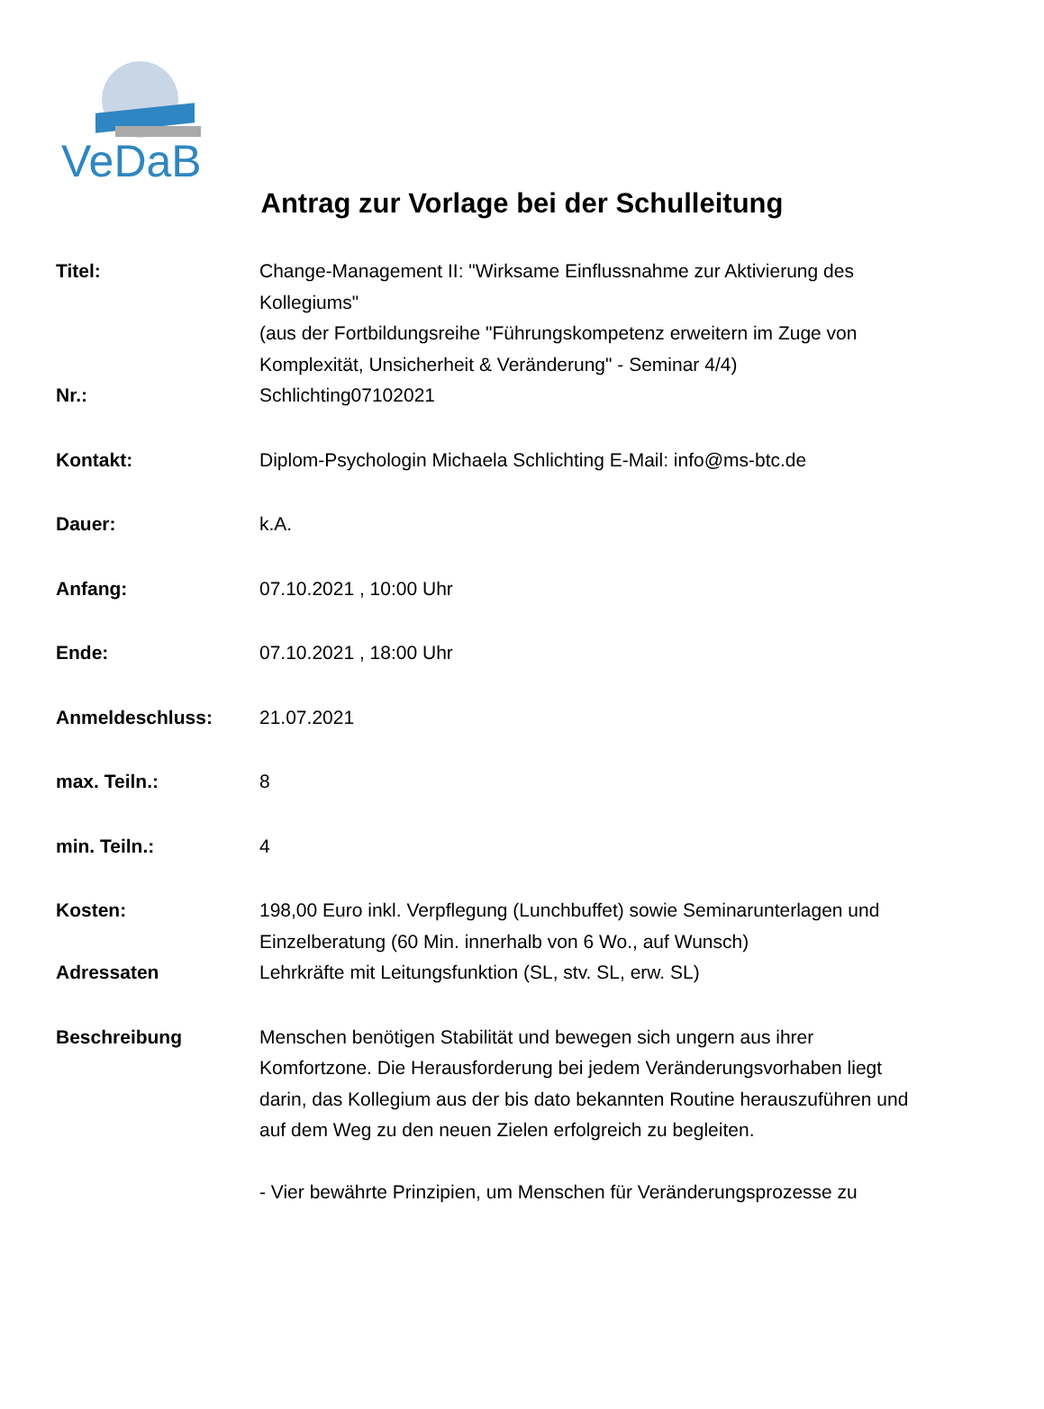VeDaB
Antrag zur Vorlage bei der Schulleitung
| Titel: | Change-Management II: "Wirksame Einflussnahme zur Aktivierung des Kollegiums" (aus der Fortbildungsreihe "Führungskompetenz erweitern im Zuge von Komplexität, Unsicherheit & Veränderung" - Seminar 4/4) |
| Nr.: | Schlichting07102021 |
| Kontakt: | Diplom-Psychologin Michaela Schlichting E-Mail: info@ms-btc.de |
| Dauer: | k.A. |
| Anfang: | 07.10.2021 , 10:00 Uhr |
| Ende: | 07.10.2021 , 18:00 Uhr |
| Anmeldeschluss: | 21.07.2021 |
| max. Teiln.: | 8 |
| min. Teiln.: | 4 |
| Kosten: | 198,00 Euro inkl. Verpflegung (Lunchbuffet) sowie Seminarunterlagen und Einzelberatung (60 Min. innerhalb von 6 Wo., auf Wunsch) |
| Adressaten | Lehrkräfte mit Leitungsfunktion (SL, stv. SL, erw. SL) |
| Beschreibung | Menschen benötigen Stabilität und bewegen sich ungern aus ihrer Komfortzone. Die Herausforderung bei jedem Veränderungsvorhaben liegt darin, das Kollegium aus der bis dato bekannten Routine herauszuführen und auf dem Weg zu den neuen Zielen erfolgreich zu begleiten. - Vier bewährte Prinzipien, um Menschen für Veränderungsprozesse zu |